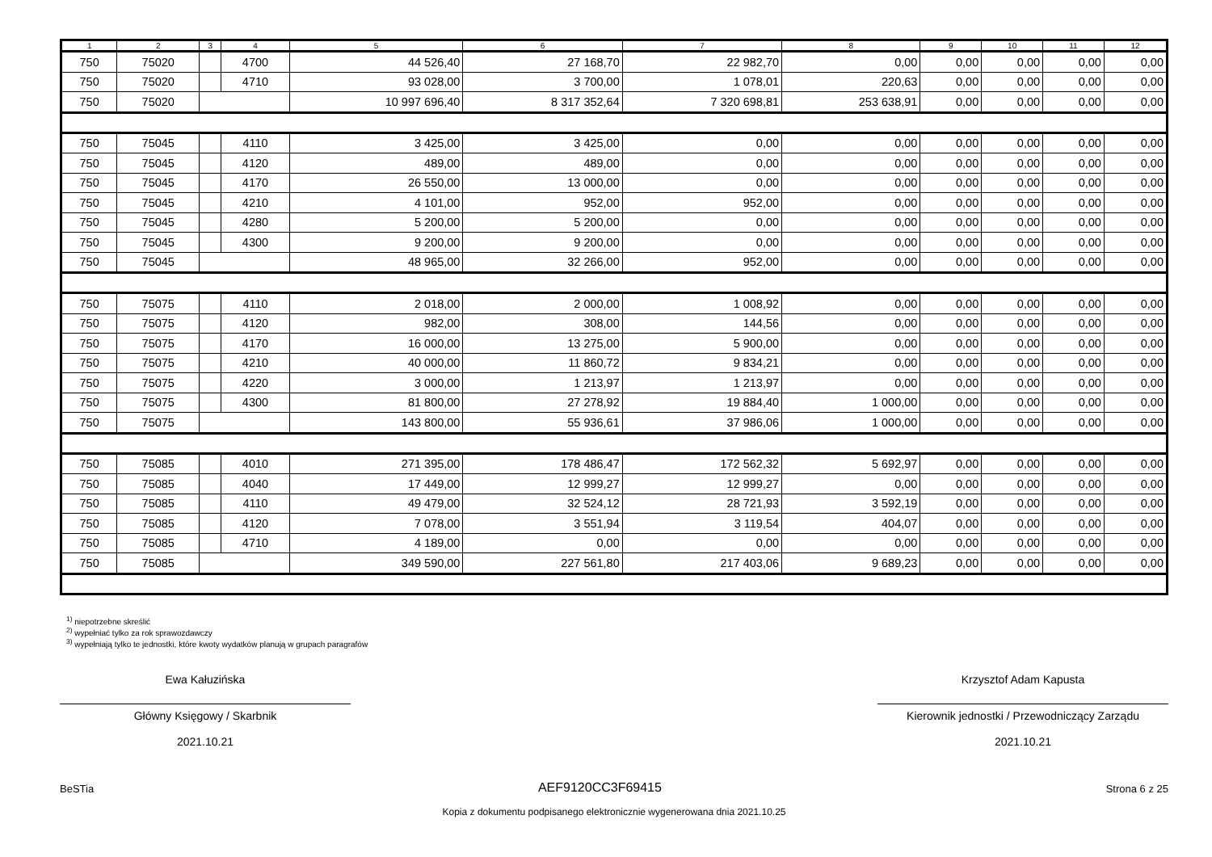| 1 | 2 | 3 | 4 | 5 | 6 | 7 | 8 | 9 | 10 | 11 | 12 |
| --- | --- | --- | --- | --- | --- | --- | --- | --- | --- | --- | --- |
| 750 | 75020 | | 4700 | 44 526,40 | 27 168,70 | 22 982,70 | 0,00 | 0,00 | 0,00 | 0,00 | 0,00 |
| 750 | 75020 | | 4710 | 93 028,00 | 3 700,00 | 1 078,01 | 220,63 | 0,00 | 0,00 | 0,00 | 0,00 |
| 750 | 75020 | | | 10 997 696,40 | 8 317 352,64 | 7 320 698,81 | 253 638,91 | 0,00 | 0,00 | 0,00 | 0,00 |
| 750 | 75045 | | 4110 | 3 425,00 | 3 425,00 | 0,00 | 0,00 | 0,00 | 0,00 | 0,00 | 0,00 |
| 750 | 75045 | | 4120 | 489,00 | 489,00 | 0,00 | 0,00 | 0,00 | 0,00 | 0,00 | 0,00 |
| 750 | 75045 | | 4170 | 26 550,00 | 13 000,00 | 0,00 | 0,00 | 0,00 | 0,00 | 0,00 | 0,00 |
| 750 | 75045 | | 4210 | 4 101,00 | 952,00 | 952,00 | 0,00 | 0,00 | 0,00 | 0,00 | 0,00 |
| 750 | 75045 | | 4280 | 5 200,00 | 5 200,00 | 0,00 | 0,00 | 0,00 | 0,00 | 0,00 | 0,00 |
| 750 | 75045 | | 4300 | 9 200,00 | 9 200,00 | 0,00 | 0,00 | 0,00 | 0,00 | 0,00 | 0,00 |
| 750 | 75045 | | | 48 965,00 | 32 266,00 | 952,00 | 0,00 | 0,00 | 0,00 | 0,00 | 0,00 |
| 750 | 75075 | | 4110 | 2 018,00 | 2 000,00 | 1 008,92 | 0,00 | 0,00 | 0,00 | 0,00 | 0,00 |
| 750 | 75075 | | 4120 | 982,00 | 308,00 | 144,56 | 0,00 | 0,00 | 0,00 | 0,00 | 0,00 |
| 750 | 75075 | | 4170 | 16 000,00 | 13 275,00 | 5 900,00 | 0,00 | 0,00 | 0,00 | 0,00 | 0,00 |
| 750 | 75075 | | 4210 | 40 000,00 | 11 860,72 | 9 834,21 | 0,00 | 0,00 | 0,00 | 0,00 | 0,00 |
| 750 | 75075 | | 4220 | 3 000,00 | 1 213,97 | 1 213,97 | 0,00 | 0,00 | 0,00 | 0,00 | 0,00 |
| 750 | 75075 | | 4300 | 81 800,00 | 27 278,92 | 19 884,40 | 1 000,00 | 0,00 | 0,00 | 0,00 | 0,00 |
| 750 | 75075 | | | 143 800,00 | 55 936,61 | 37 986,06 | 1 000,00 | 0,00 | 0,00 | 0,00 | 0,00 |
| 750 | 75085 | | 4010 | 271 395,00 | 178 486,47 | 172 562,32 | 5 692,97 | 0,00 | 0,00 | 0,00 | 0,00 |
| 750 | 75085 | | 4040 | 17 449,00 | 12 999,27 | 12 999,27 | 0,00 | 0,00 | 0,00 | 0,00 | 0,00 |
| 750 | 75085 | | 4110 | 49 479,00 | 32 524,12 | 28 721,93 | 3 592,19 | 0,00 | 0,00 | 0,00 | 0,00 |
| 750 | 75085 | | 4120 | 7 078,00 | 3 551,94 | 3 119,54 | 404,07 | 0,00 | 0,00 | 0,00 | 0,00 |
| 750 | 75085 | | 4710 | 4 189,00 | 0,00 | 0,00 | 0,00 | 0,00 | 0,00 | 0,00 | 0,00 |
| 750 | 75085 | | | 349 590,00 | 227 561,80 | 217 403,06 | 9 689,23 | 0,00 | 0,00 | 0,00 | 0,00 |
<sup>1)</sup> niepotrzebne skreślić
<sup>2)</sup> wypełniać tylko za rok sprawozdawczy
<sup>3)</sup> wypełniają tylko te jednostki, które kwoty wydatków planują w grupach paragrafów
Ewa Kałuzińska
Główny Księgowy / Skarbnik
2021.10.21
Krzysztof Adam Kapusta
Kierownik jednostki / Przewodniczący Zarządu
2021.10.21
BeSTia AEF9120CC3F69415 Strona 6 z 25
Kopia z dokumentu podpisanego elektronicznie wygenerowana dnia 2021.10.25